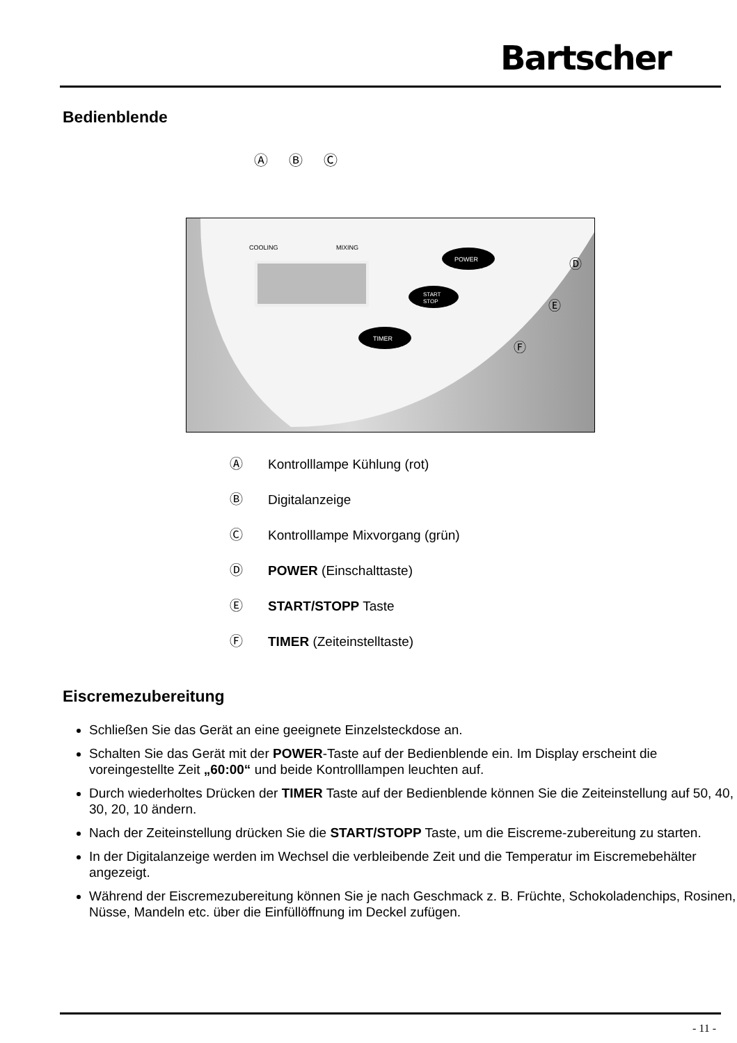Bartscher
Bedienblende
Ⓐ Ⓑ Ⓒ
COOLING
MIXING
POWER
START
STOP
TIMER
Ⓓ
Ⓔ
Ⓕ
Ⓐ Kontrolllampe Kühlung (rot)
Ⓑ Digitalanzeige
Ⓒ Kontrolllampe Mixvorgang (grün)
Ⓓ POWER (Einschalttaste)
Ⓔ START/STOPP Taste
Ⓕ TIMER (Zeiteinstelltaste)
Eiscremezubereitung
Schließen Sie das Gerät an eine geeignete Einzelsteckdose an.
Schalten Sie das Gerät mit der POWER-Taste auf der Bedienblende ein. Im Display erscheint die voreingestellte Zeit „60:00“ und beide Kontrolllampen leuchten auf.
Durch wiederholtes Drücken der TIMER Taste auf der Bedienblende können Sie die Zeiteinstellung auf 50, 40, 30, 20, 10 ändern.
Nach der Zeiteinstellung drücken Sie die START/STOPP Taste, um die Eiscreme-zubereitung zu starten.
In der Digitalanzeige werden im Wechsel die verbleibende Zeit und die Temperatur im Eiscremebehälter angezeigt.
Während der Eiscremezubereitung können Sie je nach Geschmack z. B. Früchte, Schokoladenchips, Rosinen, Nüsse, Mandeln etc. über die Einfüllöffnung im Deckel zufügen.
- 11 -